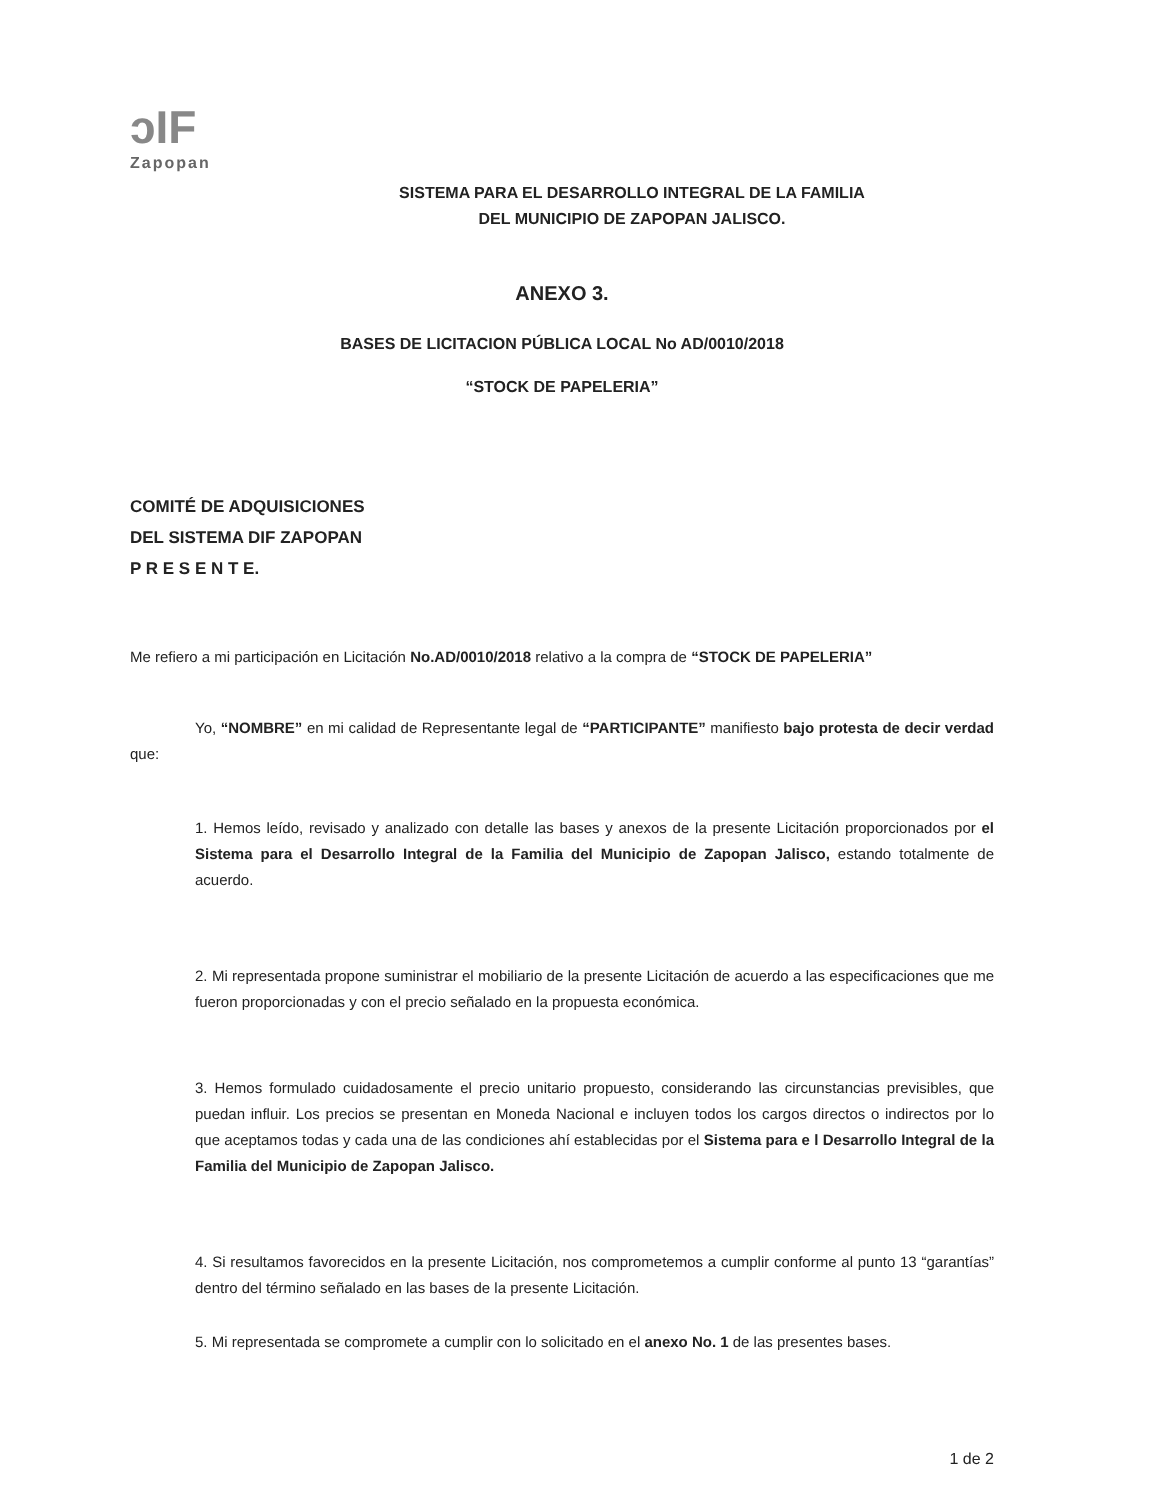ↄIF
Zapopan
SISTEMA PARA EL DESARROLLO INTEGRAL DE LA FAMILIA
DEL MUNICIPIO DE ZAPOPAN JALISCO.
ANEXO 3.
BASES DE LICITACION PÚBLICA LOCAL No AD/0010/2018
“STOCK DE PAPELERIA”
COMITÉ DE ADQUISICIONES
DEL SISTEMA DIF ZAPOPAN
P R E S E N T E.
Me refiero a mi participación en Licitación No.AD/0010/2018 relativo a la compra de “STOCK DE PAPELERIA”
Yo, “NOMBRE” en mi calidad de Representante legal de “PARTICIPANTE” manifiesto bajo protesta de decir verdad que:
1. Hemos leído, revisado y analizado con detalle las bases y anexos de la presente Licitación proporcionados por el Sistema para el Desarrollo Integral de la Familia del Municipio de Zapopan Jalisco, estando totalmente de acuerdo.
2. Mi representada propone suministrar el mobiliario de la presente Licitación de acuerdo a las especificaciones que me fueron proporcionadas y con el precio señalado en la propuesta económica.
3. Hemos formulado cuidadosamente el precio unitario propuesto, considerando las circunstancias previsibles, que puedan influir. Los precios se presentan en Moneda Nacional e incluyen todos los cargos directos o indirectos por lo que aceptamos todas y cada una de las condiciones ahí establecidas por el Sistema para e l Desarrollo Integral de la Familia del Municipio de Zapopan Jalisco.
4. Si resultamos favorecidos en la presente Licitación, nos comprometemos a cumplir conforme al punto 13 “garantías” dentro del término señalado en las bases de la presente Licitación.
5. Mi representada se compromete a cumplir con lo solicitado en el anexo No. 1 de las presentes bases.
1 de 2